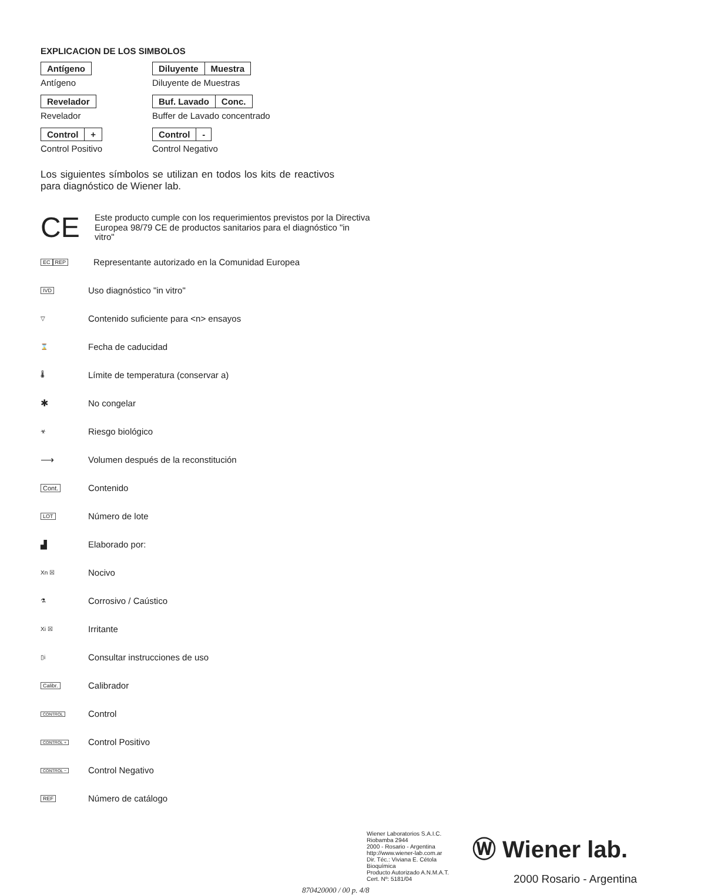EXPLICACION DE LOS SIMBOLOS
Antígeno
Antígeno
Diluyente Muestra
Diluyente de Muestras
Revelador
Revelador
Buf. Lavado Conc.
Buffer de Lavado concentrado
Control +
Control Positivo
Control -
Control Negativo
Los siguientes símbolos se utilizan en todos los kits de reactivos para diagnóstico de Wiener lab.
CE
Este producto cumple con los requerimientos previstos por la Directiva Europea 98/79 CE de productos sanitarios para el diagnóstico "in vitro"
EC REP
Representante autorizado en la Comunidad Europea
IVD
Uso diagnóstico "in vitro"
▽
Contenido suficiente para <n> ensayos
⌛
Fecha de caducidad
🌡
Límite de temperatura (conservar a)
✱
No congelar
☣
Riesgo biológico
⟶
Volumen después de la reconstitución
Cont.
Contenido
LOT
Número de lote
▟
Elaborado por:
Xn ☒
Nocivo
⚗
Corrosivo / Caústico
Xi ☒
Irritante
▯i
Consultar instrucciones de uso
Calibr.
Calibrador
CONTROL
Control
CONTROL +
Control Positivo
CONTROL −
Control Negativo
REF
Número de catálogo
Wiener Laboratorios S.A.I.C.
Riobamba 2944
2000 - Rosario - Argentina
http://www.wiener-lab.com.ar
Dir. Téc.: Viviana E. Cétola
Bioquímica
Producto Autorizado A.N.M.A.T.
Cert. Nº: 5181/04
Ⓦ Wiener lab.
2000 Rosario - Argentina
870420000 / 00 p. 4/8